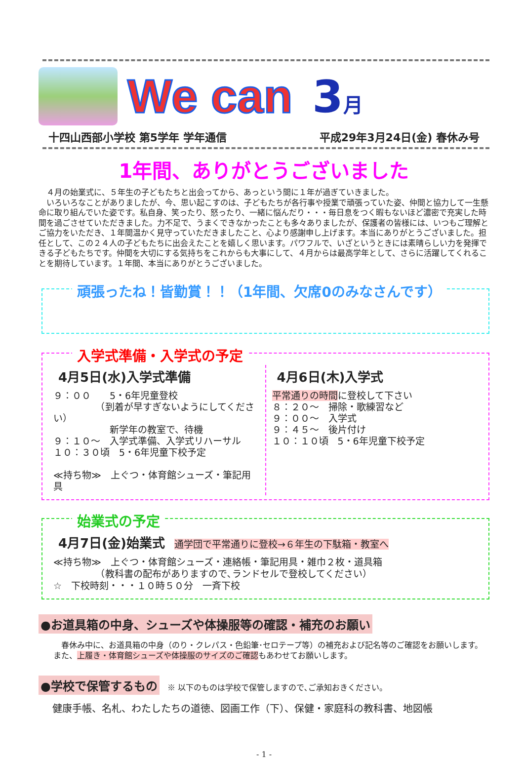We can 3月
十四山西部小学校 第5学年 学年通信 平成29年3月24日(金) 春休み号
1年間、ありがとうございました
　４月の始業式に、５年生の子どもたちと出会ってから、あっという間に１年が過ぎていきました。
　いろいろなことがありましたが、今、思い起こすのは、子どもたちが各行事や授業で頑張っていた姿、仲間と協力して一生懸命に取り組んでいた姿です。私自身、笑ったり、怒ったり、一緒に悩んだり・・・毎日息をつく暇もないほど濃密で充実した時間を過ごさせていただきました。力不足で、うまくできなかったことも多々ありましたが、保護者の皆様には、いつもご理解とご協力をいただき、１年間温かく見守っていただきましたこと、心より感謝申し上げます。本当にありがとうございました。担任として、この２４人の子どもたちに出会えたことを嬉しく思います。パワフルで、いざというときには素晴らしい力を発揮できる子どもたちです。仲間を大切にする気持ちをこれからも大事にして、４月からは最高学年として、さらに活躍してくれることを期待しています。１年間、本当にありがとうございました。
頑張ったね！皆勤賞！！（1年間、欠席0のみなさんです）
入学式準備・入学式の予定
4月5日(水)入学式準備
９：００　　5・6年児童登校
　　　　　（到着が早すぎないようにしてください）
　　　　　　新学年の教室で、待機
９：１０～　入学式準備、入学式リハーサル
１０：３０頃　5・6年児童下校予定
≪持ち物≫　上ぐつ・体育館シューズ・筆記用具
4月6日(木)入学式
平常通りの時間に登校して下さい
８：２０～　掃除・歌練習など
９：００～　入学式
９：４５～　後片付け
１０：１０頃　5・6年児童下校予定
始業式の予定
4月7日(金)始業式
　通学団で平常通りに登校→６年生の下駄箱・教室へ
≪持ち物≫　上ぐつ・体育館シューズ・連絡帳・筆記用具・雑巾２枚・道具箱
　　　　　（教科書の配布がありますので､ランドセルで登校してください）
☆　下校時刻・・・１０時５０分　一斉下校
●お道具箱の中身、シューズや体操服等の確認・補充のお願い
　春休み中に、お道具箱の中身（のり・クレパス・色鉛筆･セロテープ等）の補充および記名等のご確認をお願いします。また、上履き・体育館シューズや体操服のサイズのご確認もあわせてお願いします。
●学校で保管するもの　※ 以下のものは学校で保管しますので､ご承知おきください。
健康手帳、名札、わたしたちの道徳、図画工作（下）、保健・家庭科の教科書、地図帳
- 1 -